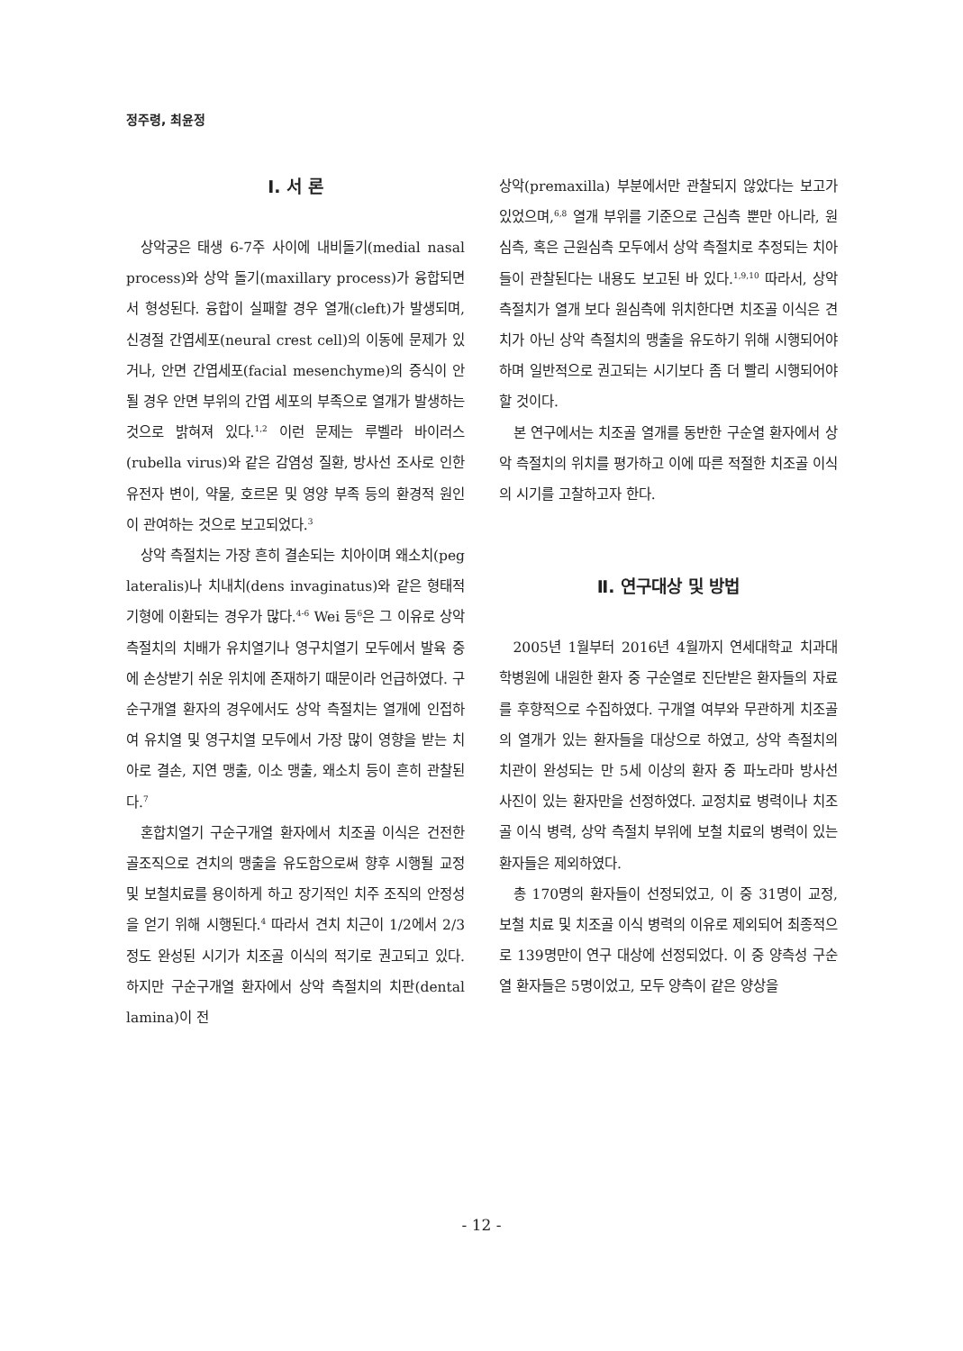정주령, 최윤정
Ⅰ. 서 론
상악궁은 태생 6-7주 사이에 내비돌기(medial nasal process)와 상악 돌기(maxillary process)가 융합되면서 형성된다. 융합이 실패할 경우 열개(cleft)가 발생되며, 신경절 간엽세포(neural crest cell)의 이동에 문제가 있거나, 안면 간엽세포(facial mesenchyme)의 증식이 안될 경우 안면 부위의 간엽 세포의 부족으로 열개가 발생하는 것으로 밝혀져 있다.<sup>1,2</sup> 이런 문제는 루벨라 바이러스(rubella virus)와 같은 감염성 질환, 방사선 조사로 인한 유전자 변이, 약물, 호르몬 및 영양 부족 등의 환경적 원인이 관여하는 것으로 보고되었다.<sup>3</sup>
상악 측절치는 가장 흔히 결손되는 치아이며 왜소치(peg lateralis)나 치내치(dens invaginatus)와 같은 형태적 기형에 이환되는 경우가 많다.<sup>4-6</sup> Wei 등<sup>6</sup>은 그 이유로 상악 측절치의 치배가 유치열기나 영구치열기 모두에서 발육 중에 손상받기 쉬운 위치에 존재하기 때문이라 언급하였다. 구순구개열 환자의 경우에서도 상악 측절치는 열개에 인접하여 유치열 및 영구치열 모두에서 가장 많이 영향을 받는 치아로 결손, 지연 맹출, 이소 맹출, 왜소치 등이 흔히 관찰된다.<sup>7</sup>
혼합치열기 구순구개열 환자에서 치조골 이식은 건전한 골조직으로 견치의 맹출을 유도함으로써 향후 시행될 교정 및 보철치료를 용이하게 하고 장기적인 치주 조직의 안정성을 얻기 위해 시행된다.<sup>4</sup> 따라서 견치 치근이 1/2에서 2/3정도 완성된 시기가 치조골 이식의 적기로 권고되고 있다. 하지만 구순구개열 환자에서 상악 측절치의 치판(dental lamina)이 전
상악(premaxilla) 부분에서만 관찰되지 않았다는 보고가 있었으며,<sup>6,8</sup> 열개 부위를 기준으로 근심측 뿐만 아니라, 원심측, 혹은 근원심측 모두에서 상악 측절치로 추정되는 치아들이 관찰된다는 내용도 보고된 바 있다.<sup>1,9,10</sup> 따라서, 상악 측절치가 열개 보다 원심측에 위치한다면 치조골 이식은 견치가 아닌 상악 측절치의 맹출을 유도하기 위해 시행되어야 하며 일반적으로 권고되는 시기보다 좀 더 빨리 시행되어야 할 것이다.
본 연구에서는 치조골 열개를 동반한 구순열 환자에서 상악 측절치의 위치를 평가하고 이에 따른 적절한 치조골 이식의 시기를 고찰하고자 한다.
Ⅱ. 연구대상 및 방법
2005년 1월부터 2016년 4월까지 연세대학교 치과대학병원에 내원한 환자 중 구순열로 진단받은 환자들의 자료를 후향적으로 수집하였다. 구개열 여부와 무관하게 치조골의 열개가 있는 환자들을 대상으로 하였고, 상악 측절치의 치관이 완성되는 만 5세 이상의 환자 중 파노라마 방사선 사진이 있는 환자만을 선정하였다. 교정치료 병력이나 치조골 이식 병력, 상악 측절치 부위에 보철 치료의 병력이 있는 환자들은 제외하였다.
총 170명의 환자들이 선정되었고, 이 중 31명이 교정, 보철 치료 및 치조골 이식 병력의 이유로 제외되어 최종적으로 139명만이 연구 대상에 선정되었다. 이 중 양측성 구순열 환자들은 5명이었고, 모두 양측이 같은 양상을
- 12 -